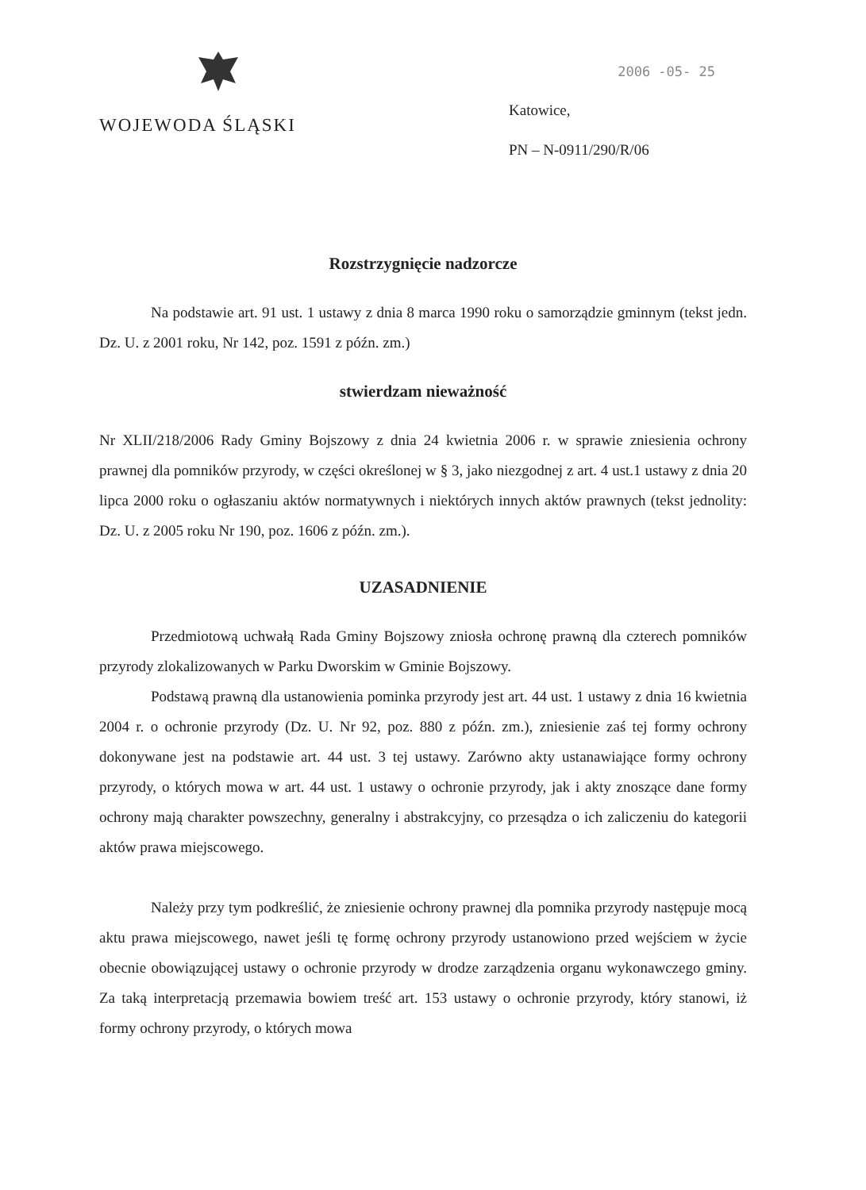WOJEWODA ŚLĄSKI
2006 -05- 25
Katowice,
PN – N-0911/290/R/06
Rozstrzygnięcie nadzorcze
Na podstawie art. 91 ust. 1 ustawy z dnia 8 marca 1990 roku o samorządzie gminnym (tekst jedn. Dz. U. z 2001 roku, Nr 142, poz. 1591 z późn. zm.)
stwierdzam nieważność
Nr XLII/218/2006 Rady Gminy Bojszowy z dnia 24 kwietnia 2006 r. w sprawie zniesienia ochrony prawnej dla pomników przyrody, w części określonej w § 3, jako niezgodnej z art. 4 ust.1 ustawy z dnia 20 lipca 2000 roku o ogłaszaniu aktów normatywnych i niektórych innych aktów prawnych (tekst jednolity: Dz. U. z 2005 roku Nr 190, poz. 1606 z późn. zm.).
UZASADNIENIE
Przedmiotową uchwałą Rada Gminy Bojszowy zniosła ochronę prawną dla czterech pomników przyrody zlokalizowanych w Parku Dworskim w Gminie Bojszowy.
Podstawą prawną dla ustanowienia pominka przyrody jest art. 44 ust. 1 ustawy z dnia 16 kwietnia 2004 r. o ochronie przyrody (Dz. U. Nr 92, poz. 880 z późn. zm.), zniesienie zaś tej formy ochrony dokonywane jest na podstawie art. 44 ust. 3 tej ustawy. Zarówno akty ustanawiające formy ochrony przyrody, o których mowa w art. 44 ust. 1 ustawy o ochronie przyrody, jak i akty znoszące dane formy ochrony mają charakter powszechny, generalny i abstrakcyjny, co przesądza o ich zaliczeniu do kategorii aktów prawa miejscowego.
Należy przy tym podkreślić, że zniesienie ochrony prawnej dla pomnika przyrody następuje mocą aktu prawa miejscowego, nawet jeśli tę formę ochrony przyrody ustanowiono przed wejściem w życie obecnie obowiązującej ustawy o ochronie przyrody w drodze zarządzenia organu wykonawczego gminy. Za taką interpretacją przemawia bowiem treść art. 153 ustawy o ochronie przyrody, który stanowi, iż formy ochrony przyrody, o których mowa